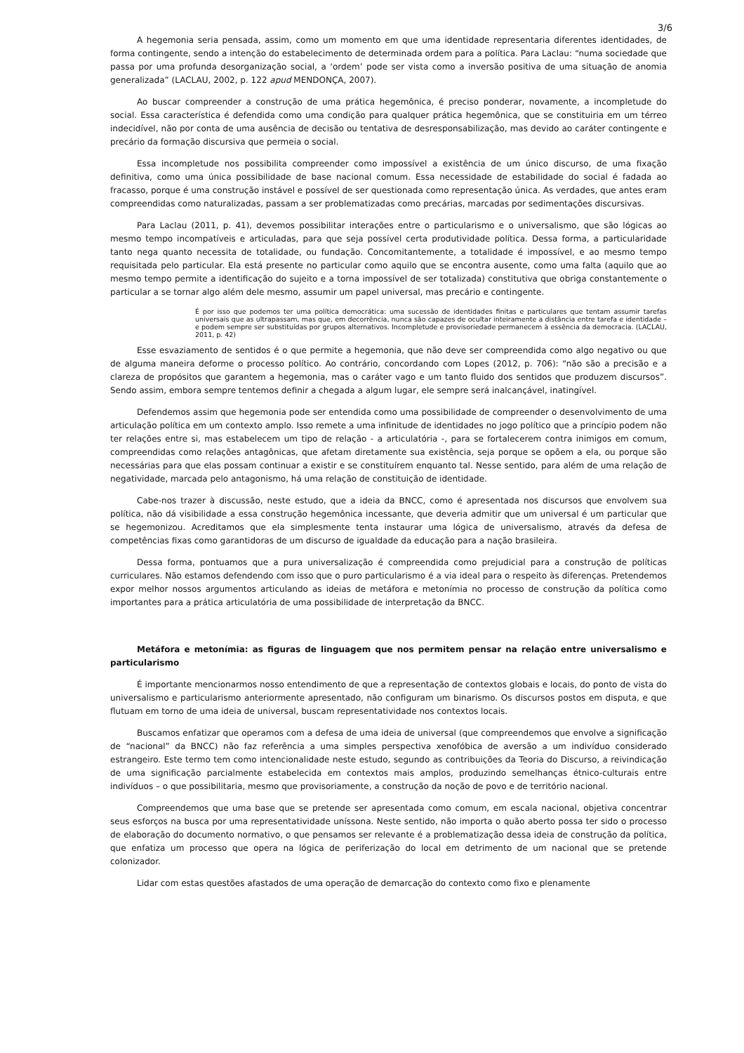3/6
A hegemonia seria pensada, assim, como um momento em que uma identidade representaria diferentes identidades, de forma contingente, sendo a intenção do estabelecimento de determinada ordem para a política. Para Laclau: “numa sociedade que passa por uma profunda desorganização social, a ‘ordem’ pode ser vista como a inversão positiva de uma situação de anomia generalizada” (LACLAU, 2002, p. 122 apud MENDONÇA, 2007).
Ao buscar compreender a construção de uma prática hegemônica, é preciso ponderar, novamente, a incompletude do social. Essa característica é defendida como uma condição para qualquer prática hegemônica, que se constituiria em um térreo indecidível, não por conta de uma ausência de decisão ou tentativa de desresponsabilização, mas devido ao caráter contingente e precário da formação discursiva que permeia o social.
Essa incompletude nos possibilita compreender como impossível a existência de um único discurso, de uma fixação definitiva, como uma única possibilidade de base nacional comum. Essa necessidade de estabilidade do social é fadada ao fracasso, porque é uma construção instável e possível de ser questionada como representação única. As verdades, que antes eram compreendidas como naturalizadas, passam a ser problematizadas como precárias, marcadas por sedimentações discursivas.
Para Laclau (2011, p. 41), devemos possibilitar interações entre o particularismo e o universalismo, que são lógicas ao mesmo tempo incompatíveis e articuladas, para que seja possível certa produtividade política. Dessa forma, a particularidade tanto nega quanto necessita de totalidade, ou fundação. Concomitantemente, a totalidade é impossível, e ao mesmo tempo requisitada pelo particular. Ela está presente no particular como aquilo que se encontra ausente, como uma falta (aquilo que ao mesmo tempo permite a identificação do sujeito e a torna impossível de ser totalizada) constitutiva que obriga constantemente o particular a se tornar algo além dele mesmo, assumir um papel universal, mas precário e contingente.
É por isso que podemos ter uma política democrática: uma sucessão de identidades finitas e particulares que tentam assumir tarefas universais que as ultrapassam, mas que, em decorrência, nunca são capazes de ocultar inteiramente a distância entre tarefa e identidade – e podem sempre ser substituídas por grupos alternativos. Incompletude e provisoriedade permanecem à essência da democracia. (LACLAU, 2011, p. 42)
Esse esvaziamento de sentidos é o que permite a hegemonia, que não deve ser compreendida como algo negativo ou que de alguma maneira deforme o processo político. Ao contrário, concordando com Lopes (2012, p. 706): “não são a precisão e a clareza de propósitos que garantem a hegemonia, mas o caráter vago e um tanto fluido dos sentidos que produzem discursos”. Sendo assim, embora sempre tentemos definir a chegada a algum lugar, ele sempre será inalcançável, inatingível.
Defendemos assim que hegemonia pode ser entendida como uma possibilidade de compreender o desenvolvimento de uma articulação política em um contexto amplo. Isso remete a uma infinitude de identidades no jogo político que a princípio podem não ter relações entre si, mas estabelecem um tipo de relação - a articulatória -, para se fortalecerem contra inimigos em comum, compreendidas como relações antagônicas, que afetam diretamente sua existência, seja porque se opõem a ela, ou porque são necessárias para que elas possam continuar a existir e se constituírem enquanto tal. Nesse sentido, para além de uma relação de negatividade, marcada pelo antagonismo, há uma relação de constituição de identidade.
Cabe-nos trazer à discussão, neste estudo, que a ideia da BNCC, como é apresentada nos discursos que envolvem sua política, não dá visibilidade a essa construção hegemônica incessante, que deveria admitir que um universal é um particular que se hegemonizou. Acreditamos que ela simplesmente tenta instaurar uma lógica de universalismo, através da defesa de competências fixas como garantidoras de um discurso de igualdade da educação para a nação brasileira.
Dessa forma, pontuamos que a pura universalização é compreendida como prejudicial para a construção de políticas curriculares. Não estamos defendendo com isso que o puro particularismo é a via ideal para o respeito às diferenças. Pretendemos expor melhor nossos argumentos articulando as ideias de metáfora e metonímia no processo de construção da política como importantes para a prática articulatória de uma possibilidade de interpretação da BNCC.
Metáfora e metonímia: as figuras de linguagem que nos permitem pensar na relação entre universalismo e particularismo
É importante mencionarmos nosso entendimento de que a representação de contextos globais e locais, do ponto de vista do universalismo e particularismo anteriormente apresentado, não configuram um binarismo. Os discursos postos em disputa, e que flutuam em torno de uma ideia de universal, buscam representatividade nos contextos locais.
Buscamos enfatizar que operamos com a defesa de uma ideia de universal (que compreendemos que envolve a significação de “nacional” da BNCC) não faz referência a uma simples perspectiva xenofóbica de aversão a um indivíduo considerado estrangeiro. Este termo tem como intencionalidade neste estudo, segundo as contribuições da Teoria do Discurso, a reivindicação de uma significação parcialmente estabelecida em contextos mais amplos, produzindo semelhanças étnico-culturais entre indivíduos – o que possibilitaria, mesmo que provisoriamente, a construção da noção de povo e de território nacional.
Compreendemos que uma base que se pretende ser apresentada como comum, em escala nacional, objetiva concentrar seus esforços na busca por uma representatividade uníssona. Neste sentido, não importa o quão aberto possa ter sido o processo de elaboração do documento normativo, o que pensamos ser relevante é a problematização dessa ideia de construção da política, que enfatiza um processo que opera na lógica de periferização do local em detrimento de um nacional que se pretende colonizador.
Lidar com estas questões afastados de uma operação de demarcação do contexto como fixo e plenamente